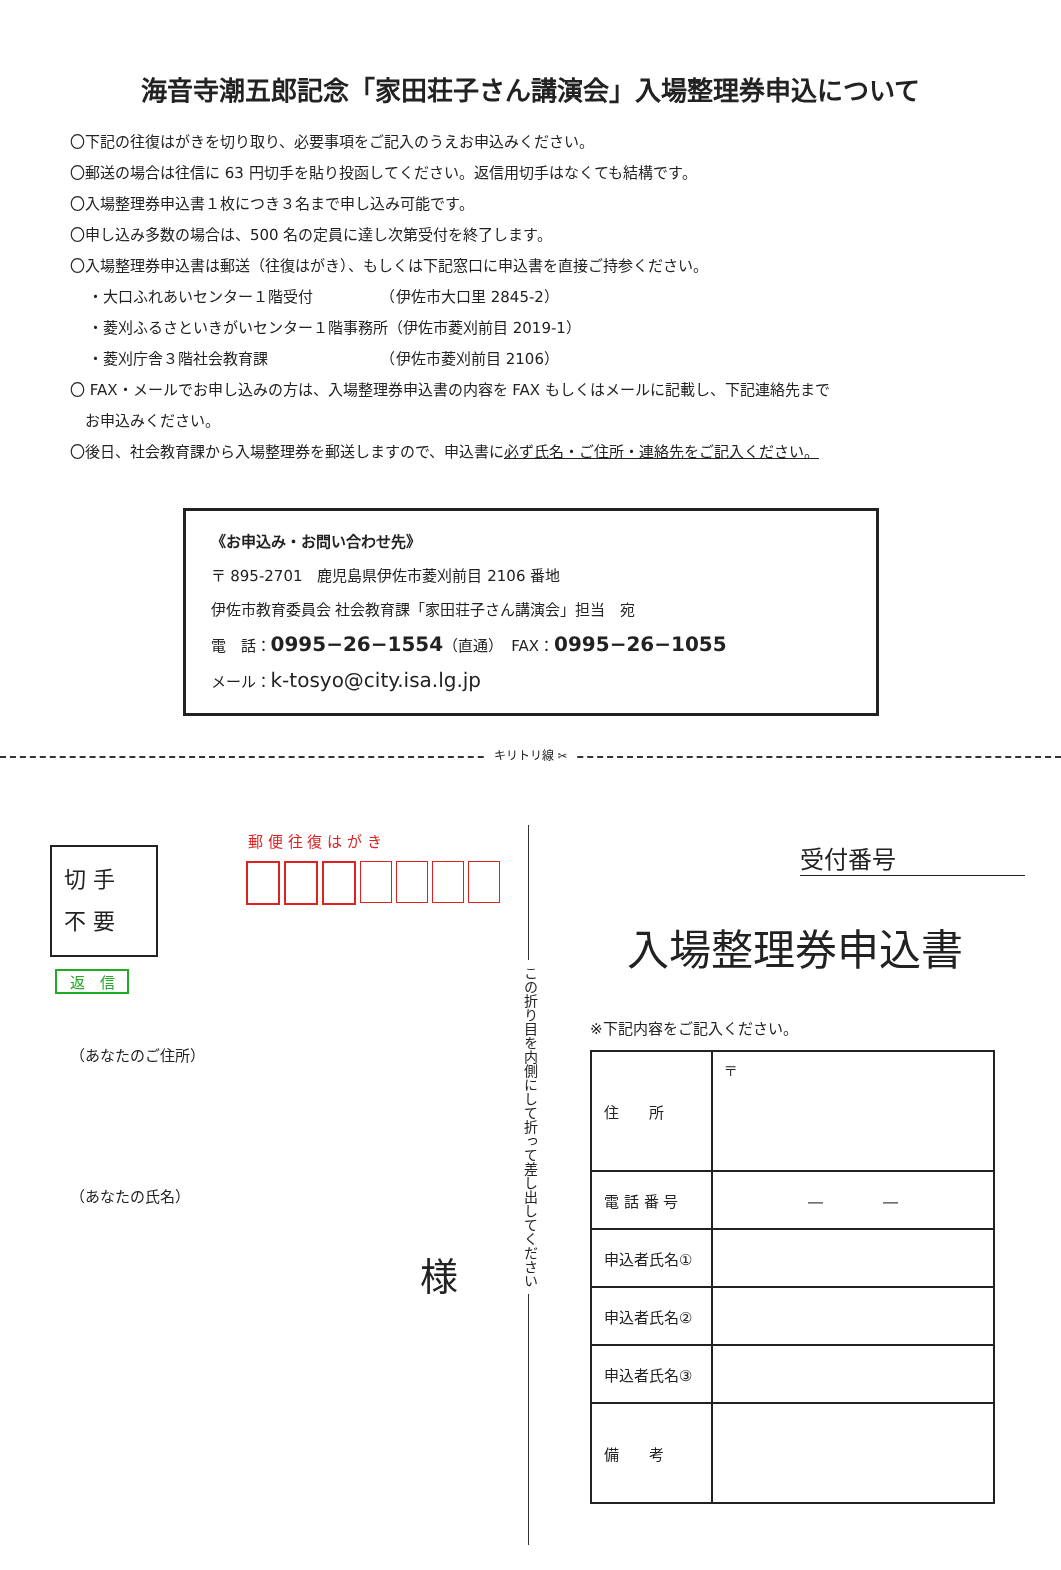海音寺潮五郎記念「家田荘子さん講演会」入場整理券申込について
〇下記の往復はがきを切り取り、必要事項をご記入のうえお申込みください。
〇郵送の場合は往信に 63 円切手を貼り投函してください。返信用切手はなくても結構です。
〇入場整理券申込書１枚につき３名まで申し込み可能です。
〇申し込み多数の場合は、500 名の定員に達し次第受付を終了します。
〇入場整理券申込書は郵送（往復はがき）、もしくは下記窓口に申込書を直接ご持参ください。
・大口ふれあいセンター１階受付　　　　　（伊佐市大口里 2845-2）
・菱刈ふるさといきがいセンター１階事務所（伊佐市菱刈前目 2019-1）
・菱刈庁舎３階社会教育課　　　　　　　　（伊佐市菱刈前目 2106）
〇 FAX・メールでお申し込みの方は、入場整理券申込書の内容を FAX もしくはメールに記載し、下記連絡先まで
　お申込みください。
〇後日、社会教育課から入場整理券を郵送しますので、申込書に必ず氏名・ご住所・連絡先をご記入ください。
《お申込み・お問い合わせ先》
〒 895-2701　鹿児島県伊佐市菱刈前目 2106 番地
伊佐市教育委員会 社会教育課「家田荘子さん講演会」担当　宛
電　話：0995−26−1554（直通）　FAX：0995−26−1055
メール：k-tosyo@city.isa.lg.jp
キリトリ線 ✂
この折り目を内側にして折って差し出してください
郵 便 往 復 は が き
切 手
不 要
返　信
（あなたのご住所）
（あなたの氏名）
様
受付番号
入場整理券申込書
※下記内容をご記入ください。
| 住 所 | 〒 |
| 電 話 番 号 | ― ― |
| 申込者氏名① | |
| 申込者氏名② | |
| 申込者氏名③ | |
| 備 考 | |